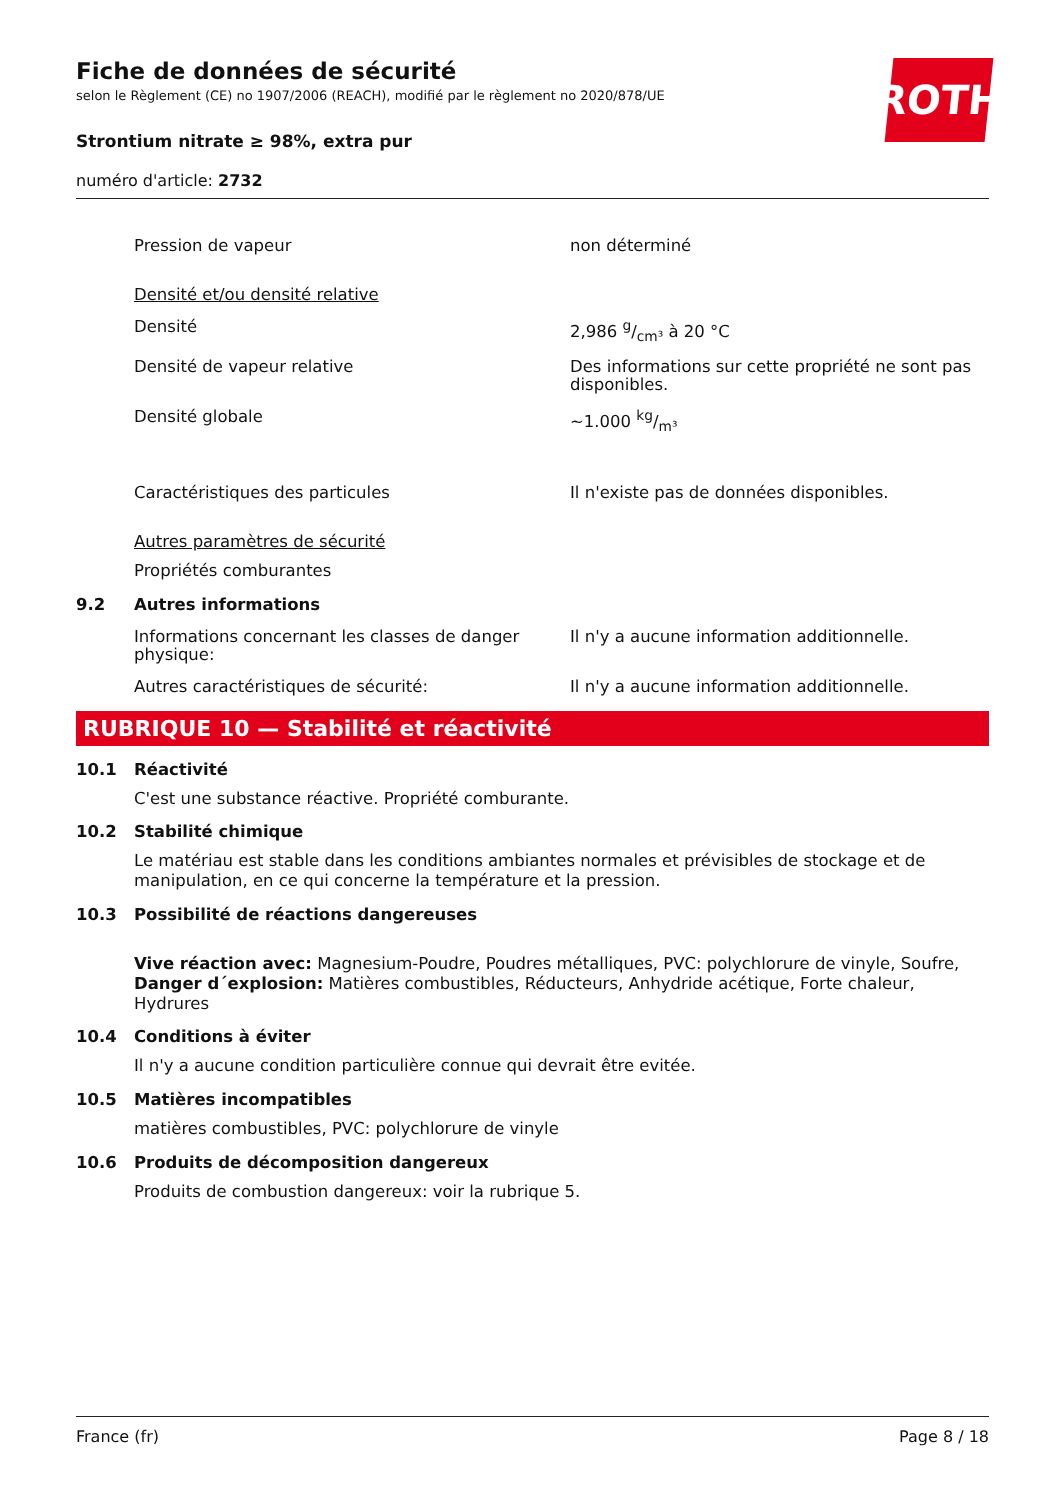ROTH
Fiche de données de sécurité
selon le Règlement (CE) no 1907/2006 (REACH), modifié par le règlement no 2020/878/UE
Strontium nitrate ≥ 98%, extra pur
numéro d'article: 2732
Pression de vapeur non déterminé
Densité et/ou densité relative
Densité 2,986 g/cm³ à 20 °C
Densité de vapeur relative Des informations sur cette propriété ne sont pas disponibles.
Densité globale ~1.000 kg/m³
Caractéristiques des particules Il n'existe pas de données disponibles.
Autres paramètres de sécurité
Propriétés comburantes
9.2 Autres informations
Informations concernant les classes de danger physique:
Il n'y a aucune information additionnelle.
Autres caractéristiques de sécurité: Il n'y a aucune information additionnelle.
RUBRIQUE 10 — Stabilité et réactivité
10.1 Réactivité
C'est une substance réactive. Propriété comburante.
10.2 Stabilité chimique
Le matériau est stable dans les conditions ambiantes normales et prévisibles de stockage et de manipulation, en ce qui concerne la température et la pression.
10.3 Possibilité de réactions dangereuses
Vive réaction avec: Magnesium-Poudre, Poudres métalliques, PVC: polychlorure de vinyle, Soufre, Danger d´explosion: Matières combustibles, Réducteurs, Anhydride acétique, Forte chaleur, Hydrures
10.4 Conditions à éviter
Il n'y a aucune condition particulière connue qui devrait être evitée.
10.5 Matières incompatibles
matières combustibles, PVC: polychlorure de vinyle
10.6 Produits de décomposition dangereux
Produits de combustion dangereux: voir la rubrique 5.
France (fr) Page 8 / 18